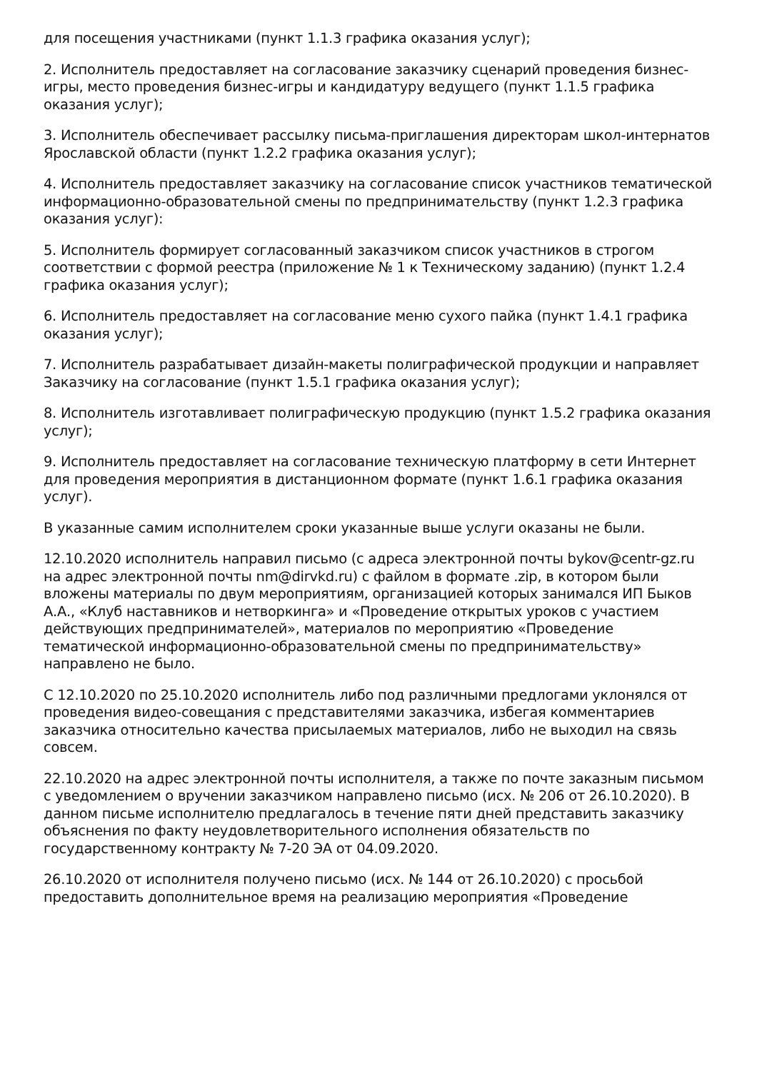для посещения участниками (пункт 1.1.3 графика оказания услуг);
2. Исполнитель предоставляет на согласование заказчику сценарий проведения бизнес-игры, место проведения бизнес-игры и кандидатуру ведущего (пункт 1.1.5 графика оказания услуг);
3. Исполнитель обеспечивает рассылку письма-приглашения директорам школ-интернатов Ярославской области (пункт 1.2.2 графика оказания услуг);
4. Исполнитель предоставляет заказчику на согласование список участников тематической информационно-образовательной смены по предпринимательству (пункт 1.2.3 графика оказания услуг):
5. Исполнитель формирует согласованный заказчиком список участников в строгом соответствии с формой реестра (приложение № 1 к Техническому заданию) (пункт 1.2.4 графика оказания услуг);
6. Исполнитель предоставляет на согласование меню сухого пайка (пункт 1.4.1 графика оказания услуг);
7. Исполнитель разрабатывает дизайн-макеты полиграфической продукции и направляет Заказчику на согласование (пункт 1.5.1 графика оказания услуг);
8. Исполнитель изготавливает полиграфическую продукцию (пункт 1.5.2 графика оказания услуг);
9. Исполнитель предоставляет на согласование техническую платформу в сети Интернет для проведения мероприятия в дистанционном формате (пункт 1.6.1 графика оказания услуг).
В указанные самим исполнителем сроки указанные выше услуги оказаны не были.
12.10.2020 исполнитель направил письмо (с адреса электронной почты bykov@centr-gz.ru на адрес электронной почты nm@dirvkd.ru) с файлом в формате .zip, в котором были вложены материалы по двум мероприятиям, организацией которых занимался ИП Быков А.А., «Клуб наставников и нетворкинга» и «Проведение открытых уроков с участием действующих предпринимателей», материалов по мероприятию «Проведение тематической информационно-образовательной смены по предпринимательству» направлено не было.
С 12.10.2020 по 25.10.2020 исполнитель либо под различными предлогами уклонялся от проведения видео-совещания с представителями заказчика, избегая комментариев заказчика относительно качества присылаемых материалов, либо не выходил на связь совсем.
22.10.2020 на адрес электронной почты исполнителя, а также по почте заказным письмом с уведомлением о вручении заказчиком направлено письмо (исх. № 206 от 26.10.2020). В данном письме исполнителю предлагалось в течение пяти дней представить заказчику объяснения по факту неудовлетворительного исполнения обязательств по государственному контракту № 7-20 ЭА от 04.09.2020.
26.10.2020 от исполнителя получено письмо (исх. № 144 от 26.10.2020) с просьбой предоставить дополнительное время на реализацию мероприятия «Проведение